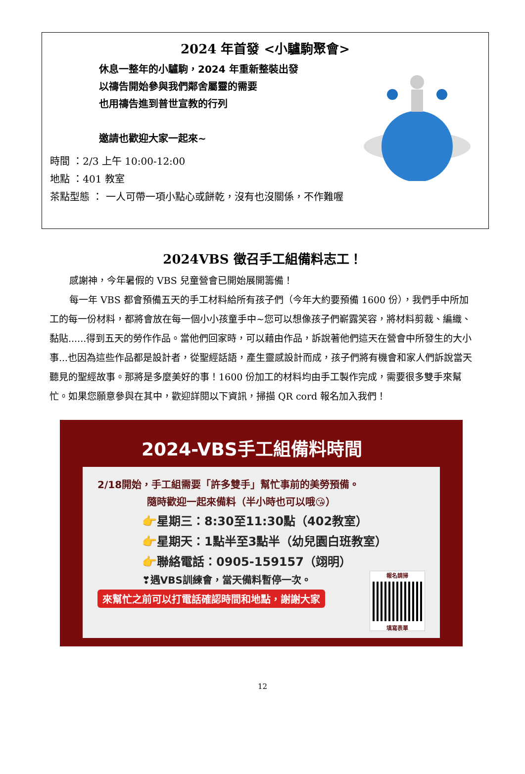2024 年首發 <小驢駒聚會>
休息一整年的小驢駒，2024 年重新整裝出發
以禱告開始參與我們鄰舍屬靈的需要
也用禱告進到普世宣教的行列
邀請也歡迎大家一起來~
時間 ：2/3 上午 10:00-12:00
地點 ：401 教室
茶點型態 ： 一人可帶一項小點心或餅乾，沒有也沒關係，不作難喔
2024VBS 徵召手工組備料志工！
感謝神，今年暑假的 VBS 兒童營會已開始展開籌備！
每一年 VBS 都會預備五天的手工材料給所有孩子們（今年大約要預備 1600 份），我們手中所加工的每一份材料，都將會放在每一個小小孩童手中~您可以想像孩子們嶄露笑容，將材料剪裁、編織、黏貼......得到五天的勞作作品。當他們回家時，可以藉由作品，訴說著他們這天在營會中所發生的大小事...也因為這些作品都是設計者，從聖經話語，產生靈感設計而成，孩子們將有機會和家人們訴說當天聽見的聖經故事。那將是多麼美好的事！1600 份加工的材料均由手工製作完成，需要很多雙手來幫忙。如果您願意參與在其中，歡迎詳閱以下資訊，掃描 QR cord 報名加入我們！
2024-VBS手工組備料時間
2/18開始，手工組需要「許多雙手」幫忙事前的美勞預備。
隨時歡迎一起來備料（半小時也可以哦😘）
👉星期三：8:30至11:30點（402教室）
👉星期天：1點半至3點半（幼兒園白班教室）
👉聯絡電話：0905-159157（翊明）
❣遇VBS訓練會，當天備料暫停一次。
來幫忙之前可以打電話確認時間和地點，謝謝大家
報名請掃
填寫表單
12